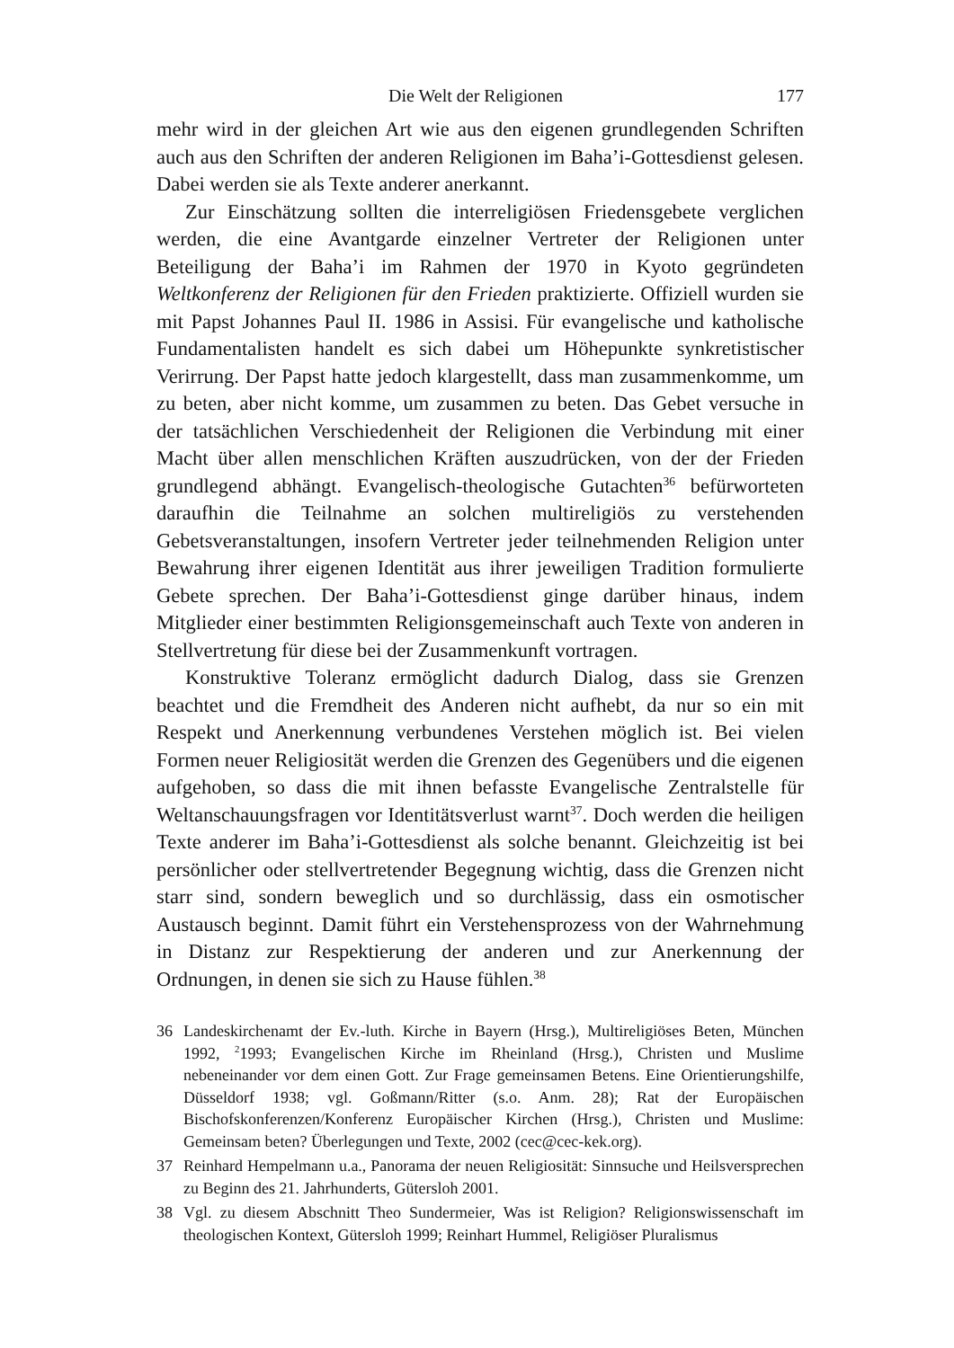Die Welt der Religionen 177
mehr wird in der gleichen Art wie aus den eigenen grundlegenden Schriften auch aus den Schriften der anderen Religionen im Baha’i-Gottesdienst gelesen. Dabei werden sie als Texte anderer anerkannt.
Zur Einschätzung sollten die interreligiösen Friedensgebete verglichen werden, die eine Avantgarde einzelner Vertreter der Religionen unter Beteiligung der Baha’i im Rahmen der 1970 in Kyoto gegründeten Weltkonferenz der Religionen für den Frieden praktizierte. Offiziell wurden sie mit Papst Johannes Paul II. 1986 in Assisi. Für evangelische und katholische Fundamentalisten handelt es sich dabei um Höhepunkte synkretistischer Verirrung. Der Papst hatte jedoch klargestellt, dass man zusammenkomme, um zu beten, aber nicht komme, um zusammen zu beten. Das Gebet versuche in der tatsächlichen Verschiedenheit der Religionen die Verbindung mit einer Macht über allen menschlichen Kräften auszudrücken, von der der Frieden grundlegend abhängt. Evangelisch-theologische Gutachten<sup>36</sup> befürworteten daraufhin die Teilnahme an solchen multireligiös zu verstehenden Gebetsveranstaltungen, insofern Vertreter jeder teilnehmenden Religion unter Bewahrung ihrer eigenen Identität aus ihrer jeweiligen Tradition formulierte Gebete sprechen. Der Baha’i-Gottesdienst ginge darüber hinaus, indem Mitglieder einer bestimmten Religionsgemeinschaft auch Texte von anderen in Stellvertretung für diese bei der Zusammenkunft vortragen.
Konstruktive Toleranz ermöglicht dadurch Dialog, dass sie Grenzen beachtet und die Fremdheit des Anderen nicht aufhebt, da nur so ein mit Respekt und Anerkennung verbundenes Verstehen möglich ist. Bei vielen Formen neuer Religiosität werden die Grenzen des Gegenübers und die eigenen aufgehoben, so dass die mit ihnen befasste Evangelische Zentralstelle für Weltanschauungsfragen vor Identitätsverlust warnt<sup>37</sup>. Doch werden die heiligen Texte anderer im Baha’i-Gottesdienst als solche benannt. Gleichzeitig ist bei persönlicher oder stellvertretender Begegnung wichtig, dass die Grenzen nicht starr sind, sondern beweglich und so durchlässig, dass ein osmotischer Austausch beginnt. Damit führt ein Verstehensprozess von der Wahrnehmung in Distanz zur Respektierung der anderen und zur Anerkennung der Ordnungen, in denen sie sich zu Hause fühlen.<sup>38</sup>
36 Landeskirchenamt der Ev.-luth. Kirche in Bayern (Hrsg.), Multireligiöses Beten, München 1992, <sup>2</sup>1993; Evangelischen Kirche im Rheinland (Hrsg.), Christen und Muslime nebeneinander vor dem einen Gott. Zur Frage gemeinsamen Betens. Eine Orientierungshilfe, Düsseldorf 1938; vgl. Goßmann/Ritter (s.o. Anm. 28); Rat der Europäischen Bischofskonferenzen/Konferenz Europäischer Kirchen (Hrsg.), Christen und Muslime: Gemeinsam beten? Überlegungen und Texte, 2002 (cec@cec-kek.org).
37 Reinhard Hempelmann u.a., Panorama der neuen Religiosität: Sinnsuche und Heilsversprechen zu Beginn des 21. Jahrhunderts, Gütersloh 2001.
38 Vgl. zu diesem Abschnitt Theo Sundermeier, Was ist Religion? Religionswissenschaft im theologischen Kontext, Gütersloh 1999; Reinhart Hummel, Religiöser Pluralismus